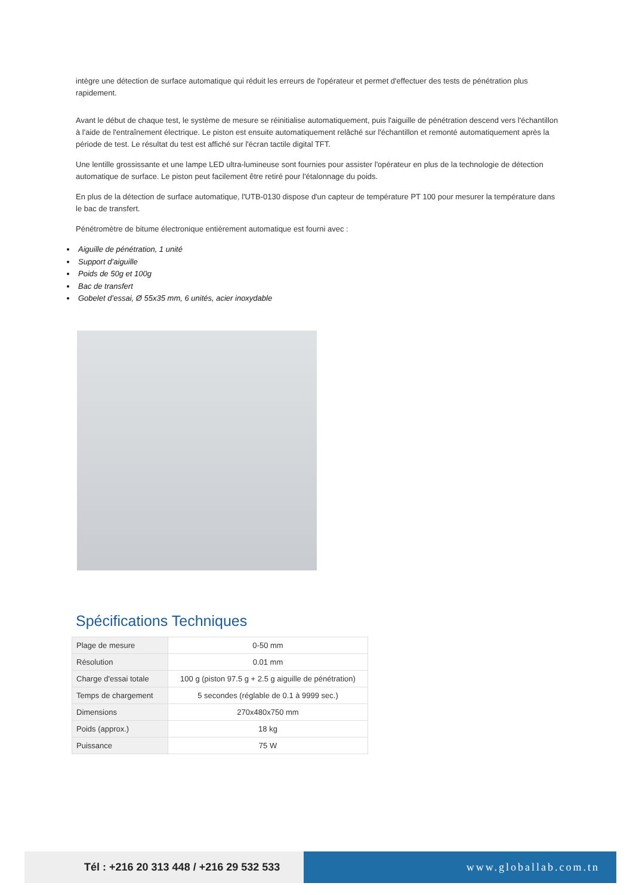intègre une détection de surface automatique qui réduit les erreurs de l'opérateur et permet d'effectuer des tests de pénétration plus rapidement.
Avant le début de chaque test, le système de mesure se réinitialise automatiquement, puis l'aiguille de pénétration descend vers l'échantillon à l'aide de l'entraînement électrique. Le piston est ensuite automatiquement relâché sur l'échantillon et remonté automatiquement après la période de test. Le résultat du test est affiché sur l'écran tactile digital TFT.
Une lentille grossissante et une lampe LED ultra-lumineuse sont fournies pour assister l'opérateur en plus de la technologie de détection automatique de surface. Le piston peut facilement être retiré pour l'étalonnage du poids.
En plus de la détection de surface automatique, l'UTB-0130 dispose d'un capteur de température PT 100 pour mesurer la température dans le bac de transfert.
Pénétromètre de bitume électronique entièrement automatique est fourni avec :
Aiguille de pénétration, 1 unité
Support d’aiguille
Poids de 50g et 100g
Bac de transfert
Gobelet d’essai, Ø 55x35 mm, 6 unités, acier inoxydable
Spécifications Techniques
| Plage de mesure | 0-50 mm |
| Résolution | 0.01 mm |
| Charge d'essai totale | 100 g (piston 97.5 g + 2.5 g aiguille de pénétration) |
| Temps de chargement | 5 secondes (réglable de 0.1 à 9999 sec.) |
| Dimensions | 270x480x750 mm |
| Poids (approx.) | 18 kg |
| Puissance | 75 W |
Tél : +216 20 313 448 / +216 29 532 533
www.globallab.com.tn